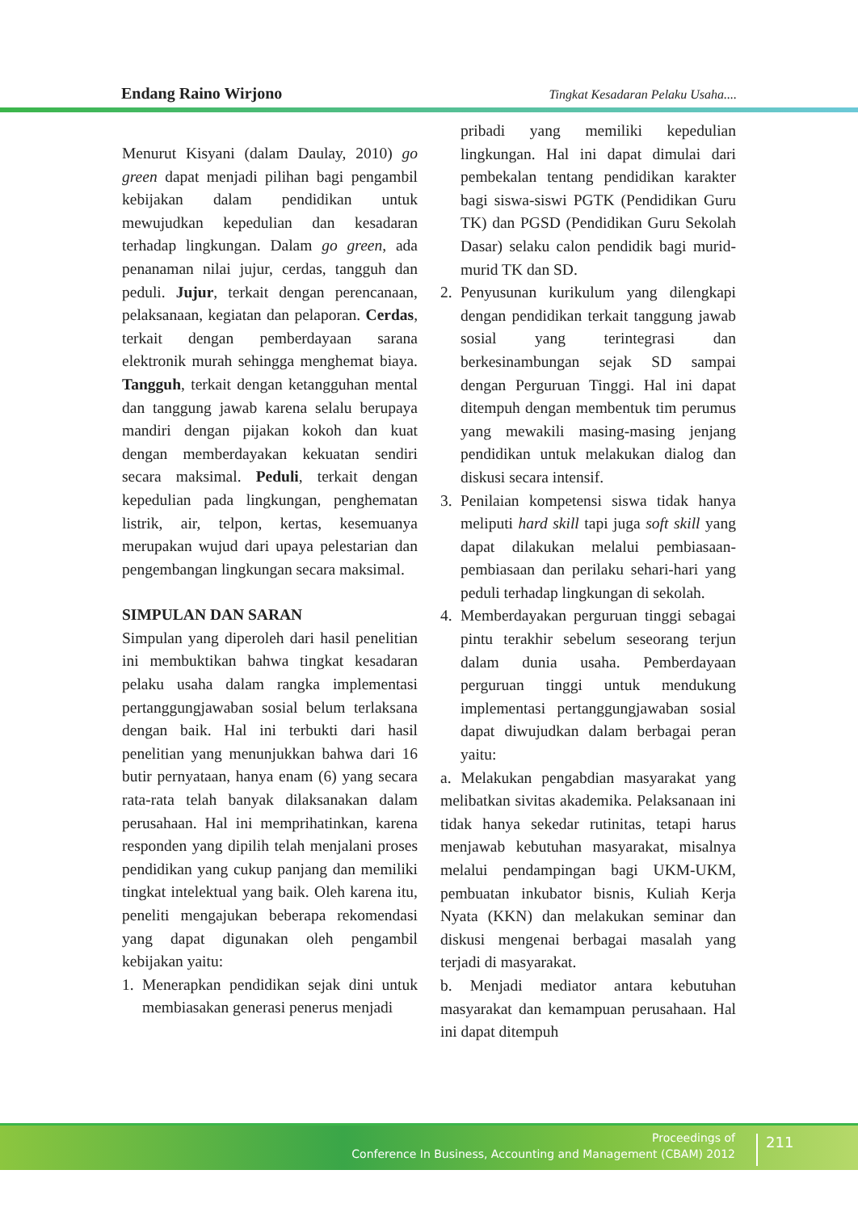Endang Raino Wirjono Tingkat Kesadaran Pelaku Usaha....
Menurut Kisyani (dalam Daulay, 2010) go green dapat menjadi pilihan bagi pengambil kebijakan dalam pendidikan untuk mewujudkan kepedulian dan kesadaran terhadap lingkungan. Dalam go green, ada penanaman nilai jujur, cerdas, tangguh dan peduli. Jujur, terkait dengan perencanaan, pelaksanaan, kegiatan dan pelaporan. Cerdas, terkait dengan pemberdayaan sarana elektronik murah sehingga menghemat biaya. Tangguh, terkait dengan ketangguhan mental dan tanggung jawab karena selalu berupaya mandiri dengan pijakan kokoh dan kuat dengan memberdayakan kekuatan sendiri secara maksimal. Peduli, terkait dengan kepedulian pada lingkungan, penghematan listrik, air, telpon, kertas, kesemuanya merupakan wujud dari upaya pelestarian dan pengembangan lingkungan secara maksimal.
SIMPULAN DAN SARAN
Simpulan yang diperoleh dari hasil penelitian ini membuktikan bahwa tingkat kesadaran pelaku usaha dalam rangka implementasi pertanggungjawaban sosial belum terlaksana dengan baik. Hal ini terbukti dari hasil penelitian yang menunjukkan bahwa dari 16 butir pernyataan, hanya enam (6) yang secara rata-rata telah banyak dilaksanakan dalam perusahaan. Hal ini memprihatinkan, karena responden yang dipilih telah menjalani proses pendidikan yang cukup panjang dan memiliki tingkat intelektual yang baik. Oleh karena itu, peneliti mengajukan beberapa rekomendasi yang dapat digunakan oleh pengambil kebijakan yaitu:
1. Menerapkan pendidikan sejak dini untuk membiasakan generasi penerus menjadi
pribadi yang memiliki kepedulian lingkungan. Hal ini dapat dimulai dari pembekalan tentang pendidikan karakter bagi siswa-siswi PGTK (Pendidikan Guru TK) dan PGSD (Pendidikan Guru Sekolah Dasar) selaku calon pendidik bagi murid-murid TK dan SD.
2. Penyusunan kurikulum yang dilengkapi dengan pendidikan terkait tanggung jawab sosial yang terintegrasi dan berkesinambungan sejak SD sampai dengan Perguruan Tinggi. Hal ini dapat ditempuh dengan membentuk tim perumus yang mewakili masing-masing jenjang pendidikan untuk melakukan dialog dan diskusi secara intensif.
3. Penilaian kompetensi siswa tidak hanya meliputi hard skill tapi juga soft skill yang dapat dilakukan melalui pembiasaan-pembiasaan dan perilaku sehari-hari yang peduli terhadap lingkungan di sekolah.
4. Memberdayakan perguruan tinggi sebagai pintu terakhir sebelum seseorang terjun dalam dunia usaha. Pemberdayaan perguruan tinggi untuk mendukung implementasi pertanggungjawaban sosial dapat diwujudkan dalam berbagai peran yaitu:
a. Melakukan pengabdian masyarakat yang melibatkan sivitas akademika. Pelaksanaan ini tidak hanya sekedar rutinitas, tetapi harus menjawab kebutuhan masyarakat, misalnya melalui pendampingan bagi UKM-UKM, pembuatan inkubator bisnis, Kuliah Kerja Nyata (KKN) dan melakukan seminar dan diskusi mengenai berbagai masalah yang terjadi di masyarakat.
b. Menjadi mediator antara kebutuhan masyarakat dan kemampuan perusahaan. Hal ini dapat ditempuh
Proceedings of
Conference In Business, Accounting and Management (CBAM) 2012
211